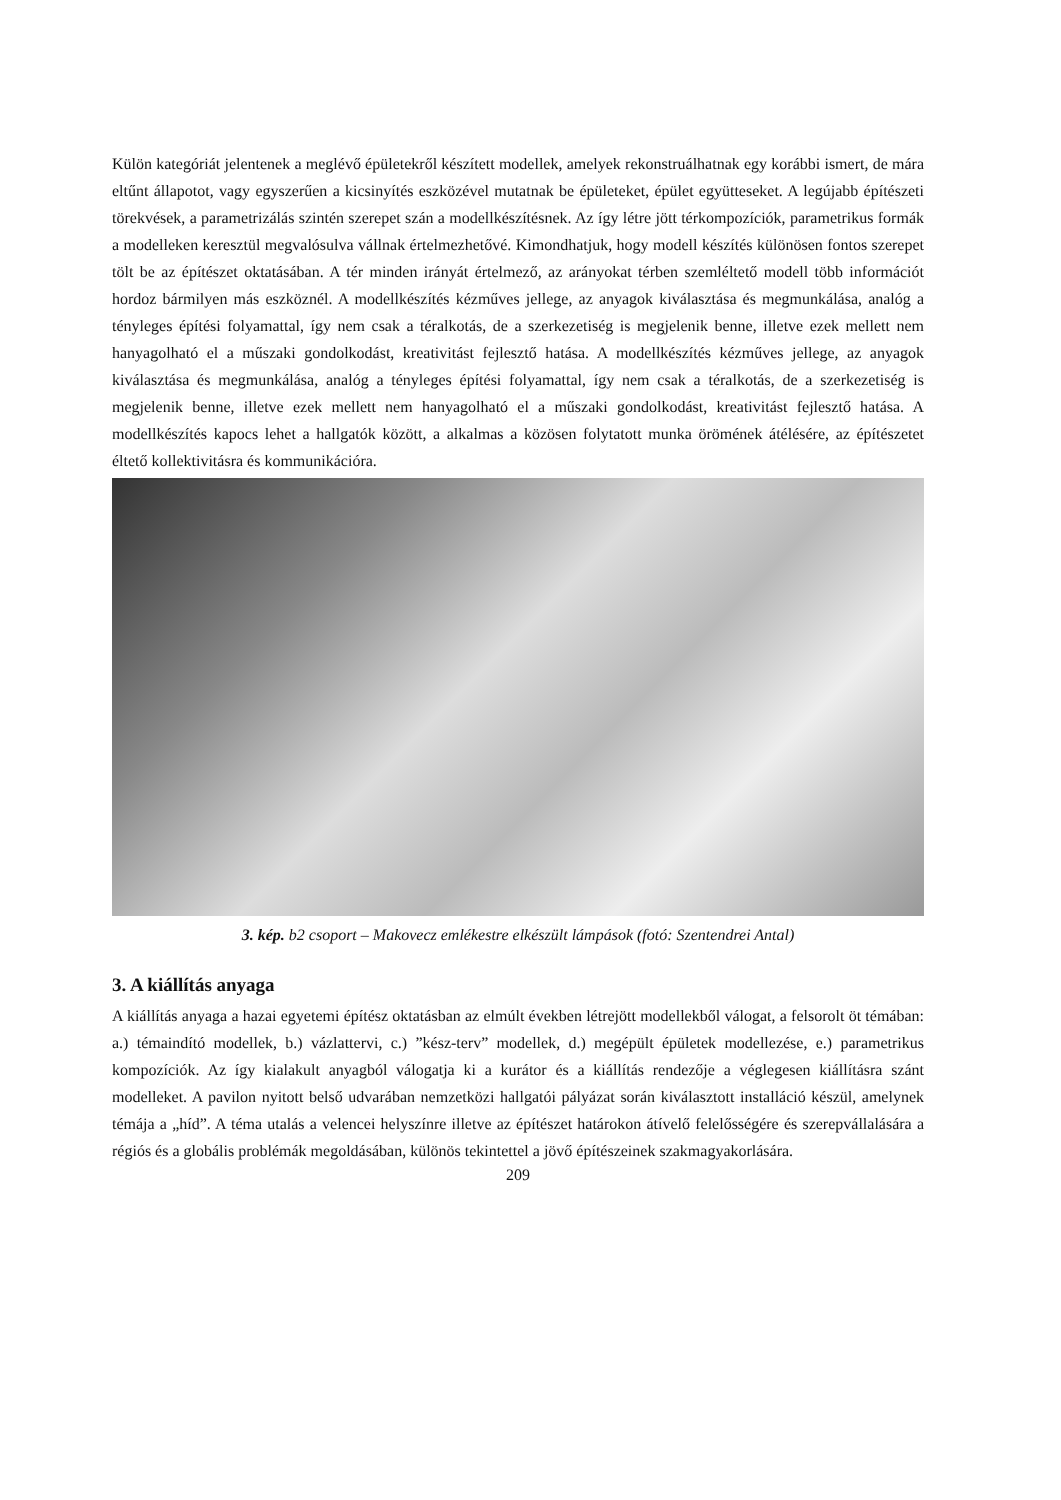Külön kategóriát jelentenek a meglévő épületekről készített modellek, amelyek rekonstruálhatnak egy korábbi ismert, de mára eltűnt állapotot, vagy egyszerűen a kicsinyítés eszközével mutatnak be épületeket, épület együtteseket. A legújabb építészeti törekvések, a parametrizálás szintén szerepet szán a modellkészítésnek. Az így létre jött térkompozíciók, parametrikus formák a modelleken keresztül megvalósulva vállnak értelmezhetővé. Kimondhatjuk, hogy modell készítés különösen fontos szerepet tölt be az építészet oktatásában. A tér minden irányát értelmező, az arányokat térben szemléltető modell több információt hordoz bármilyen más eszköznél. A modellkészítés kézműves jellege, az anyagok kiválasztása és megmunkálása, analóg a tényleges építési folyamattal, így nem csak a téralkotás, de a szerkezetiség is megjelenik benne, illetve ezek mellett nem hanyagolható el a műszaki gondolkodást, kreativitást fejlesztő hatása. A modellkészítés kézműves jellege, az anyagok kiválasztása és megmunkálása, analóg a tényleges építési folyamattal, így nem csak a téralkotás, de a szerkezetiség is megjelenik benne, illetve ezek mellett nem hanyagolható el a műszaki gondolkodást, kreativitást fejlesztő hatása. A modellkészítés kapocs lehet a hallgatók között, a alkalmas a közösen folytatott munka örömének átélésére, az építészetet éltető kollektivitásra és kommunikációra.
3. kép. b2 csoport – Makovecz emlékestre elkészült lámpások (fotó: Szentendrei Antal)
3. A kiállítás anyaga
A kiállítás anyaga a hazai egyetemi építész oktatásban az elmúlt években létrejött modellekből válogat, a felsorolt öt témában: a.) témaindító modellek, b.) vázlattervi, c.) ”kész-terv” modellek, d.) megépült épületek modellezése, e.) parametrikus kompozíciók. Az így kialakult anyagból válogatja ki a kurátor és a kiállítás rendezője a véglegesen kiállításra szánt modelleket. A pavilon nyitott belső udvarában nemzetközi hallgatói pályázat során kiválasztott installáció készül, amelynek témája a „híd”. A téma utalás a velencei helyszínre illetve az építészet határokon átívelő felelősségére és szerepvállalására a régiós és a globális problémák megoldásában, különös tekintettel a jövő építészeinek szakmagyakorlására.
209